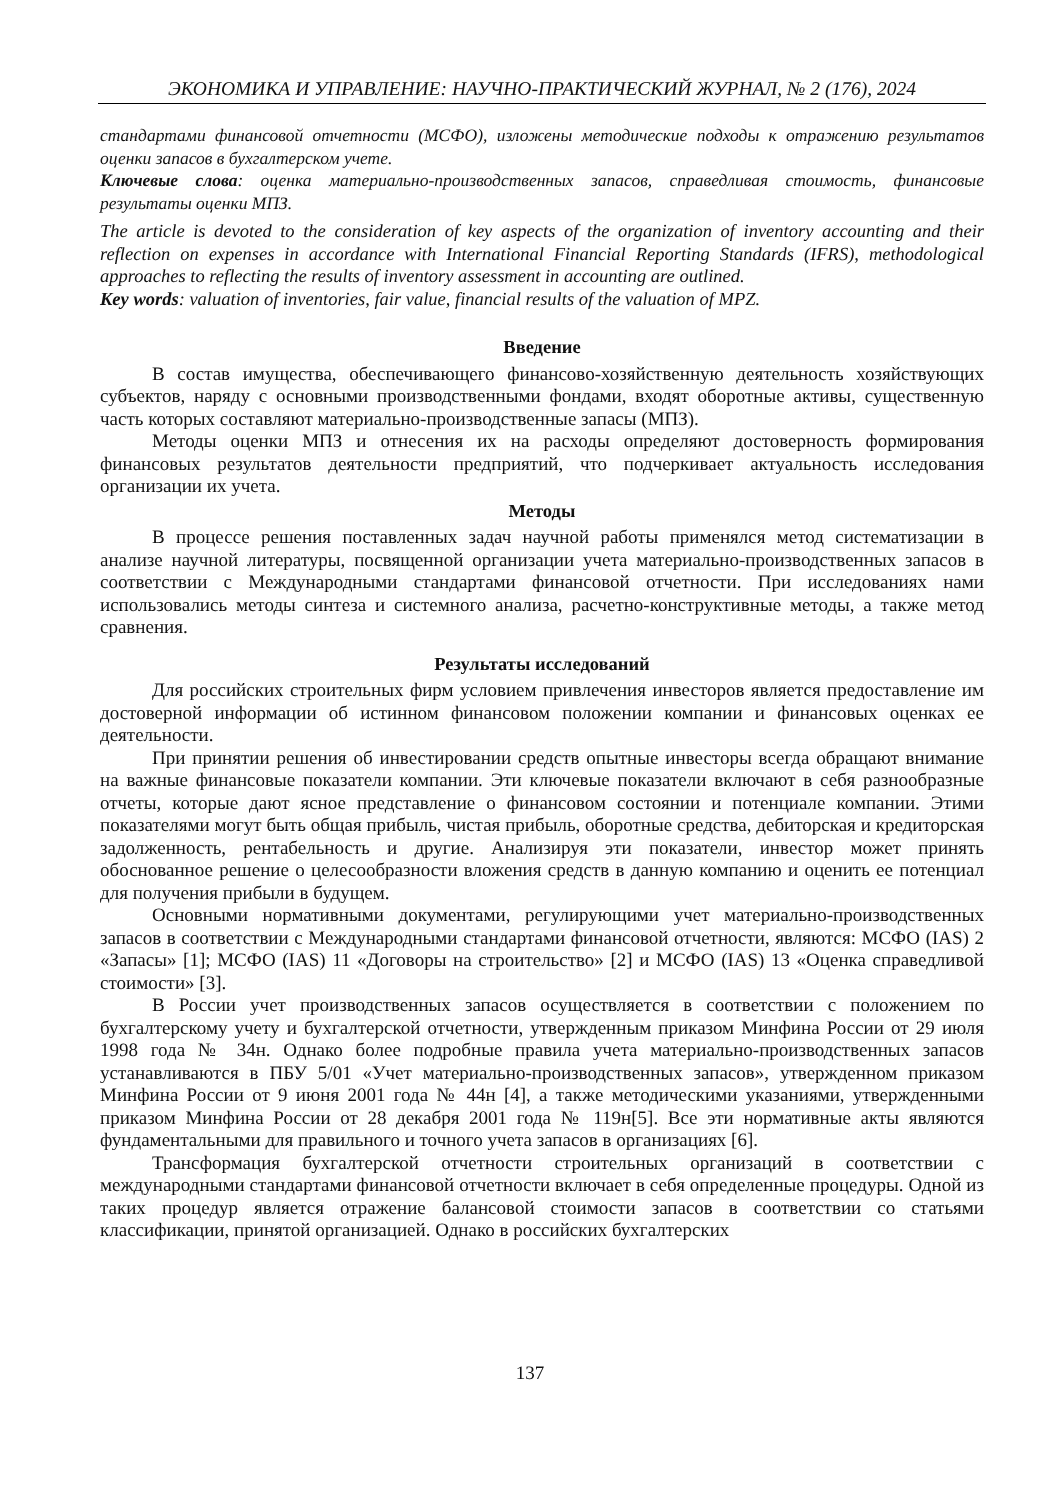ЭКОНОМИКА И УПРАВЛЕНИЕ: НАУЧНО-ПРАКТИЧЕСКИЙ ЖУРНАЛ, № 2 (176), 2024
стандартами финансовой отчетности (МСФО), изложены методические подходы к отражению результатов оценки запасов в бухгалтерском учете.
Ключевые слова: оценка материально-производственных запасов, справедливая стоимость, финансовые результаты оценки МПЗ.
The article is devoted to the consideration of key aspects of the organization of inventory accounting and their reflection on expenses in accordance with International Financial Reporting Standards (IFRS), methodological approaches to reflecting the results of inventory assessment in accounting are outlined.
Key words: valuation of inventories, fair value, financial results of the valuation of MPZ.
Введение
В состав имущества, обеспечивающего финансово-хозяйственную деятельность хозяйствующих субъектов, наряду с основными производственными фондами, входят оборотные активы, существенную часть которых составляют материально-производственные запасы (МПЗ).
Методы оценки МПЗ и отнесения их на расходы определяют достоверность формирования финансовых результатов деятельности предприятий, что подчеркивает актуальность исследования организации их учета.
Методы
В процессе решения поставленных задач научной работы применялся метод систематизации в анализе научной литературы, посвященной организации учета материально-производственных запасов в соответствии с Международными стандартами финансовой отчетности. При исследованиях нами использовались методы синтеза и системного анализа, расчетно-конструктивные методы, а также метод сравнения.
Результаты исследований
Для российских строительных фирм условием привлечения инвесторов является предоставление им достоверной информации об истинном финансовом положении компании и финансовых оценках ее деятельности.
При принятии решения об инвестировании средств опытные инвесторы всегда обращают внимание на важные финансовые показатели компании. Эти ключевые показатели включают в себя разнообразные отчеты, которые дают ясное представление о финансовом состоянии и потенциале компании. Этими показателями могут быть общая прибыль, чистая прибыль, оборотные средства, дебиторская и кредиторская задолженность, рентабельность и другие. Анализируя эти показатели, инвестор может принять обоснованное решение о целесообразности вложения средств в данную компанию и оценить ее потенциал для получения прибыли в будущем.
Основными нормативными документами, регулирующими учет материально-производственных запасов в соответствии с Международными стандартами финансовой отчетности, являются: МСФО (IAS) 2 «Запасы» [1]; МСФО (IAS) 11 «Договоры на строительство» [2] и МСФО (IAS) 13 «Оценка справедливой стоимости» [3].
В России учет производственных запасов осуществляется в соответствии с положением по бухгалтерскому учету и бухгалтерской отчетности, утвержденным приказом Минфина России от 29 июля 1998 года № 34н. Однако более подробные правила учета материально-производственных запасов устанавливаются в ПБУ 5/01 «Учет материально-производственных запасов», утвержденном приказом Минфина России от 9 июня 2001 года № 44н [4], а также методическими указаниями, утвержденными приказом Минфина России от 28 декабря 2001 года № 119н[5]. Все эти нормативные акты являются фундаментальными для правильного и точного учета запасов в организациях [6].
Трансформация бухгалтерской отчетности строительных организаций в соответствии с международными стандартами финансовой отчетности включает в себя определенные процедуры. Одной из таких процедур является отражение балансовой стоимости запасов в соответствии со статьями классификации, принятой организацией. Однако в российских бухгалтерских
137